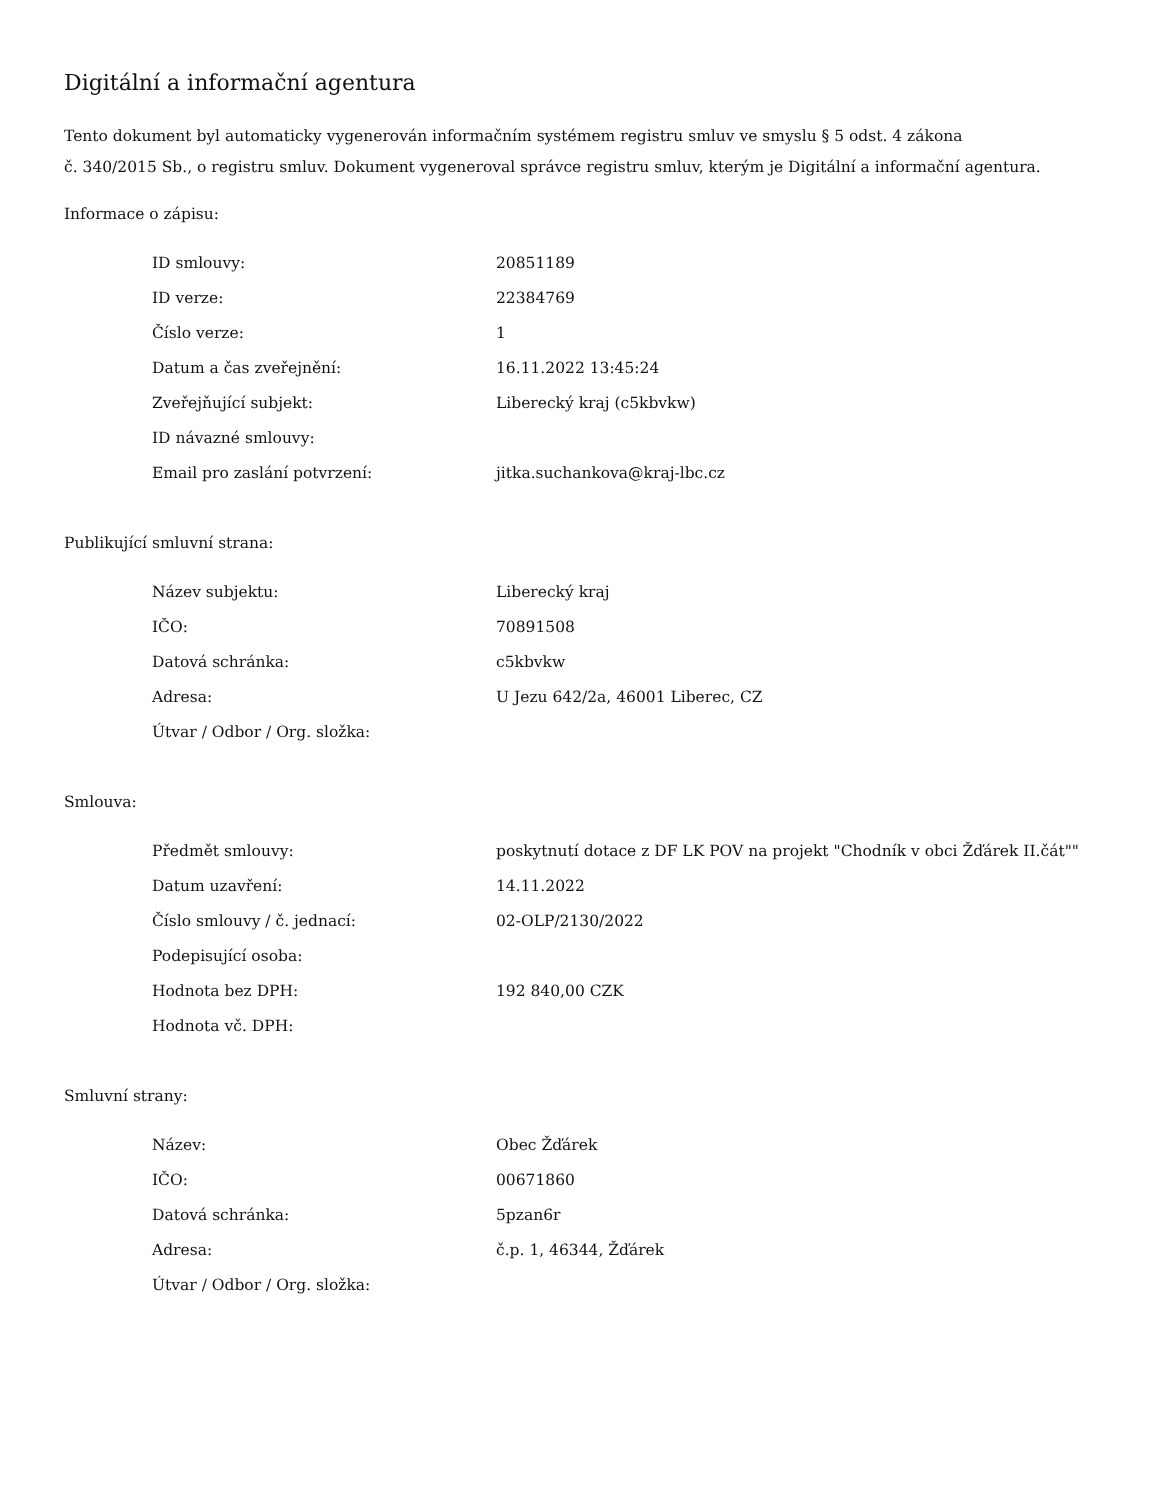Digitální a informační agentura
Tento dokument byl automaticky vygenerován informačním systémem registru smluv ve smyslu § 5 odst. 4 zákona
č. 340/2015 Sb., o registru smluv. Dokument vygeneroval správce registru smluv, kterým je Digitální a informační agentura.
Informace o zápisu:
| ID smlouvy: | 20851189 |
| ID verze: | 22384769 |
| Číslo verze: | 1 |
| Datum a čas zveřejnění: | 16.11.2022 13:45:24 |
| Zveřejňující subjekt: | Liberecký kraj (c5kbvkw) |
| ID návazné smlouvy: | |
| Email pro zaslání potvrzení: | jitka.suchankova@kraj-lbc.cz |
Publikující smluvní strana:
| Název subjektu: | Liberecký kraj |
| IČO: | 70891508 |
| Datová schránka: | c5kbvkw |
| Adresa: | U Jezu 642/2a, 46001 Liberec, CZ |
| Útvar / Odbor / Org. složka: | |
Smlouva:
| Předmět smlouvy: | poskytnutí dotace z DF LK POV na projekt "Chodník v obci Žďárek II.čát"" |
| Datum uzavření: | 14.11.2022 |
| Číslo smlouvy / č. jednací: | 02-OLP/2130/2022 |
| Podepisující osoba: | |
| Hodnota bez DPH: | 192 840,00 CZK |
| Hodnota vč. DPH: | |
Smluvní strany:
| Název: | Obec Žďárek |
| IČO: | 00671860 |
| Datová schránka: | 5pzan6r |
| Adresa: | č.p. 1, 46344, Žďárek |
| Útvar / Odbor / Org. složka: | |